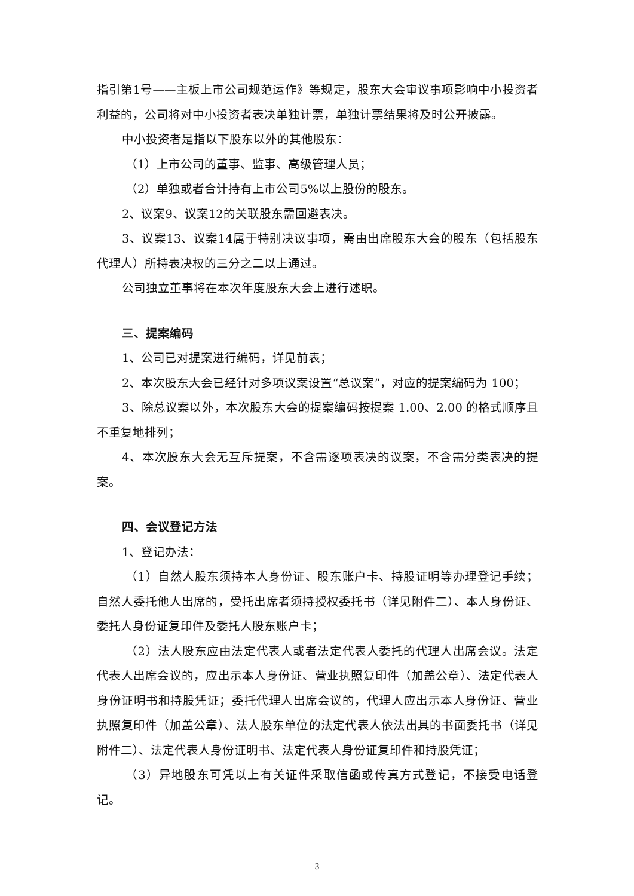指引第1号——主板上市公司规范运作》等规定，股东大会审议事项影响中小投资者利益的，公司将对中小投资者表决单独计票，单独计票结果将及时公开披露。
中小投资者是指以下股东以外的其他股东：
（1）上市公司的董事、监事、高级管理人员；
（2）单独或者合计持有上市公司5%以上股份的股东。
2、议案9、议案12的关联股东需回避表决。
3、议案13、议案14属于特别决议事项，需由出席股东大会的股东（包括股东代理人）所持表决权的三分之二以上通过。
公司独立董事将在本次年度股东大会上进行述职。
三、提案编码
1、公司已对提案进行编码，详见前表；
2、本次股东大会已经针对多项议案设置“总议案”，对应的提案编码为 100；
3、除总议案以外，本次股东大会的提案编码按提案 1.00、2.00 的格式顺序且不重复地排列；
4、本次股东大会无互斥提案，不含需逐项表决的议案，不含需分类表决的提案。
四、会议登记方法
1、登记办法：
（1）自然人股东须持本人身份证、股东账户卡、持股证明等办理登记手续；自然人委托他人出席的，受托出席者须持授权委托书（详见附件二）、本人身份证、委托人身份证复印件及委托人股东账户卡；
（2）法人股东应由法定代表人或者法定代表人委托的代理人出席会议。法定代表人出席会议的，应出示本人身份证、营业执照复印件（加盖公章）、法定代表人身份证明书和持股凭证；委托代理人出席会议的，代理人应出示本人身份证、营业执照复印件（加盖公章）、法人股东单位的法定代表人依法出具的书面委托书（详见附件二）、法定代表人身份证明书、法定代表人身份证复印件和持股凭证；
（3）异地股东可凭以上有关证件采取信函或传真方式登记，不接受电话登记。
3